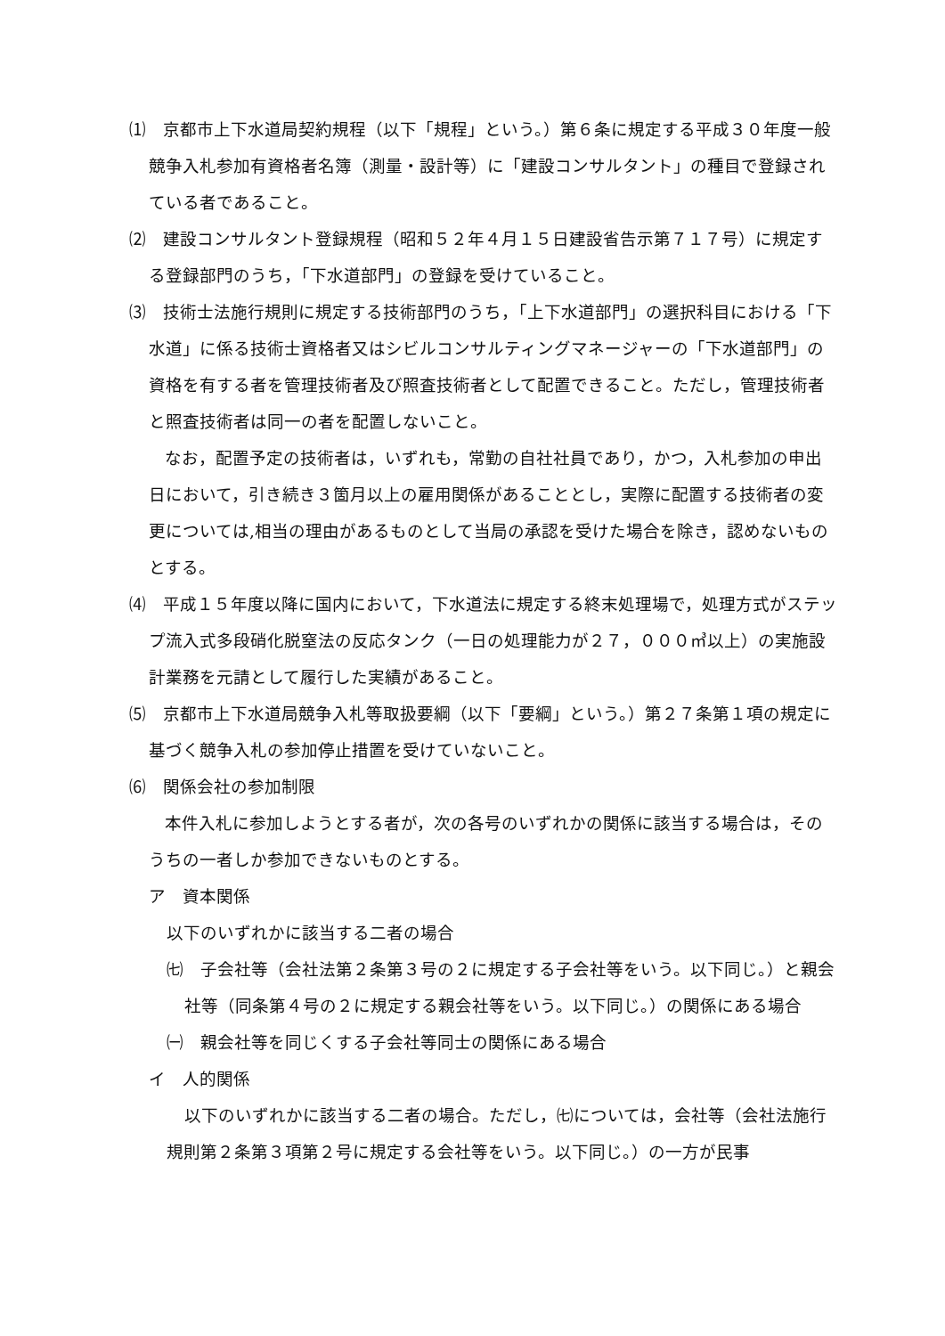⑴　京都市上下水道局契約規程（以下「規程」という。）第６条に規定する平成３０年度一般競争入札参加有資格者名簿（測量・設計等）に「建設コンサルタント」の種目で登録されている者であること。
⑵　建設コンサルタント登録規程（昭和５２年４月１５日建設省告示第７１７号）に規定する登録部門のうち，「下水道部門」の登録を受けていること。
⑶　技術士法施行規則に規定する技術部門のうち，「上下水道部門」の選択科目における「下水道」に係る技術士資格者又はシビルコンサルティングマネージャーの「下水道部門」の資格を有する者を管理技術者及び照査技術者として配置できること。ただし，管理技術者と照査技術者は同一の者を配置しないこと。
なお，配置予定の技術者は，いずれも，常勤の自社社員であり，かつ，入札参加の申出日において，引き続き３箇月以上の雇用関係があることとし，実際に配置する技術者の変更については,相当の理由があるものとして当局の承認を受けた場合を除き，認めないものとする。
⑷　平成１５年度以降に国内において，下水道法に規定する終末処理場で，処理方式がステップ流入式多段硝化脱窒法の反応タンク（一日の処理能力が２７，０００㎥以上）の実施設計業務を元請として履行した実績があること。
⑸　京都市上下水道局競争入札等取扱要綱（以下「要綱」という。）第２７条第１項の規定に基づく競争入札の参加停止措置を受けていないこと。
⑹　関係会社の参加制限
本件入札に参加しようとする者が，次の各号のいずれかの関係に該当する場合は，そのうちの一者しか参加できないものとする。
ア　資本関係
以下のいずれかに該当する二者の場合
㈦　子会社等（会社法第２条第３号の２に規定する子会社等をいう。以下同じ。）と親会社等（同条第４号の２に規定する親会社等をいう。以下同じ。）の関係にある場合
㈠　親会社等を同じくする子会社等同士の関係にある場合
イ　人的関係
以下のいずれかに該当する二者の場合。ただし，㈦については，会社等（会社法施行規則第２条第３項第２号に規定する会社等をいう。以下同じ。）の一方が民事